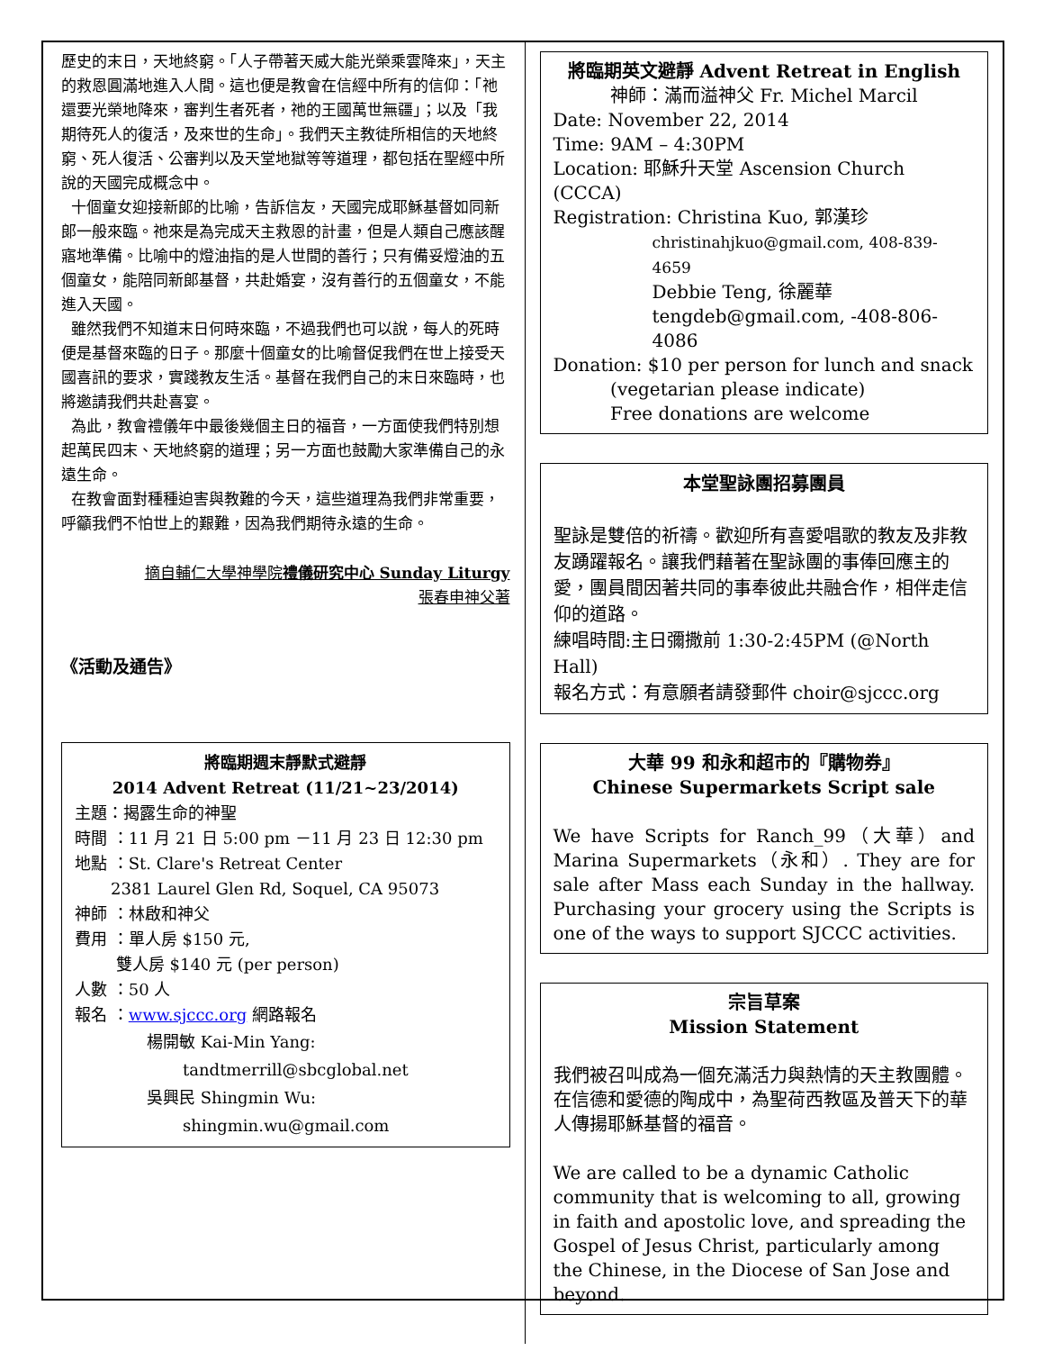歷史的末日，天地終窮。「人子帶著天威大能光榮乘雲降來」，天主的救恩圓滿地進入人間。這也便是教會在信經中所有的信仰：「祂還要光榮地降來，審判生者死者，祂的王國萬世無疆」；以及「我期待死人的復活，及來世的生命」。我們天主教徒所相信的天地終窮、死人復活、公審判以及天堂地獄等等道理，都包括在聖經中所說的天國完成概念中。
十個童女迎接新郎的比喻，告訴信友，天國完成耶穌基督如同新郎一般來臨。祂來是為完成天主救恩的計畫，但是人類自己應該醒寤地準備。比喻中的燈油指的是人世間的善行；只有備妥燈油的五個童女，能陪同新郎基督，共赴婚宴，沒有善行的五個童女，不能進入天國。
雖然我們不知道末日何時來臨，不過我們也可以說，每人的死時便是基督來臨的日子。那麼十個童女的比喻督促我們在世上接受天國喜訊的要求，實踐教友生活。基督在我們自己的末日來臨時，也將邀請我們共赴喜宴。
為此，教會禮儀年中最後幾個主日的福音，一方面使我們特別想起萬民四末、天地終窮的道理；另一方面也鼓勵大家準備自己的永遠生命。
在教會面對種種迫害與教難的今天，這些道理為我們非常重要，呼籲我們不怕世上的艱難，因為我們期待永遠的生命。
摘自輔仁大學神學院禮儀研究中心 Sunday Liturgy
張春申神父著
《活動及通告》
將臨期週末靜默式避靜
2014 Advent Retreat (11/21~23/2014)
主題：揭露生命的神聖
時間 ：11 月 21 日 5:00 pm －11 月 23 日 12:30 pm
地點 ：St. Clare's Retreat Center
2381 Laurel Glen Rd, Soquel, CA 95073
神師 ：林啟和神父
費用 ：單人房 $150 元,
雙人房 $140 元 (per person)
人數 ：50 人
報名 ：www.sjccc.org 網路報名
楊開敏 Kai-Min Yang:
tandtmerrill@sbcglobal.net
吳興民 Shingmin Wu:
shingmin.wu@gmail.com
將臨期英文避靜 Advent Retreat in English
神師：滿而溢神父 Fr. Michel Marcil
Date: November 22, 2014
Time: 9AM – 4:30PM
Location: 耶穌升天堂 Ascension Church (CCCA)
Registration: Christina Kuo, 郭漢珍
christinahjkuo@gmail.com, 408-839-4659
Debbie Teng, 徐麗華
tengdeb@gmail.com, -408-806-4086
Donation: $10 per person for lunch and snack
(vegetarian please indicate)
Free donations are welcome
本堂聖詠團招募團員
聖詠是雙倍的祈禱。歡迎所有喜愛唱歌的教友及非教友踴躍報名。讓我們藉著在聖詠團的事俸回應主的愛，團員間因著共同的事奉彼此共融合作，相伴走信仰的道路。
練唱時間:主日彌撒前 1:30-2:45PM (@North Hall)
報名方式：有意願者請發郵件 choir@sjccc.org
大華 99 和永和超市的『購物券』
Chinese Supermarkets Script sale
We have Scripts for Ranch_99（大華）and Marina Supermarkets（永和）. They are for sale after Mass each Sunday in the hallway. Purchasing your grocery using the Scripts is one of the ways to support SJCCC activities.
宗旨草案
Mission Statement
我們被召叫成為一個充滿活力與熱情的天主教團體。在信德和愛德的陶成中，為聖荷西教區及普天下的華人傳揚耶穌基督的福音。
We are called to be a dynamic Catholic community that is welcoming to all, growing in faith and apostolic love, and spreading the Gospel of Jesus Christ, particularly among the Chinese, in the Diocese of San Jose and beyond.